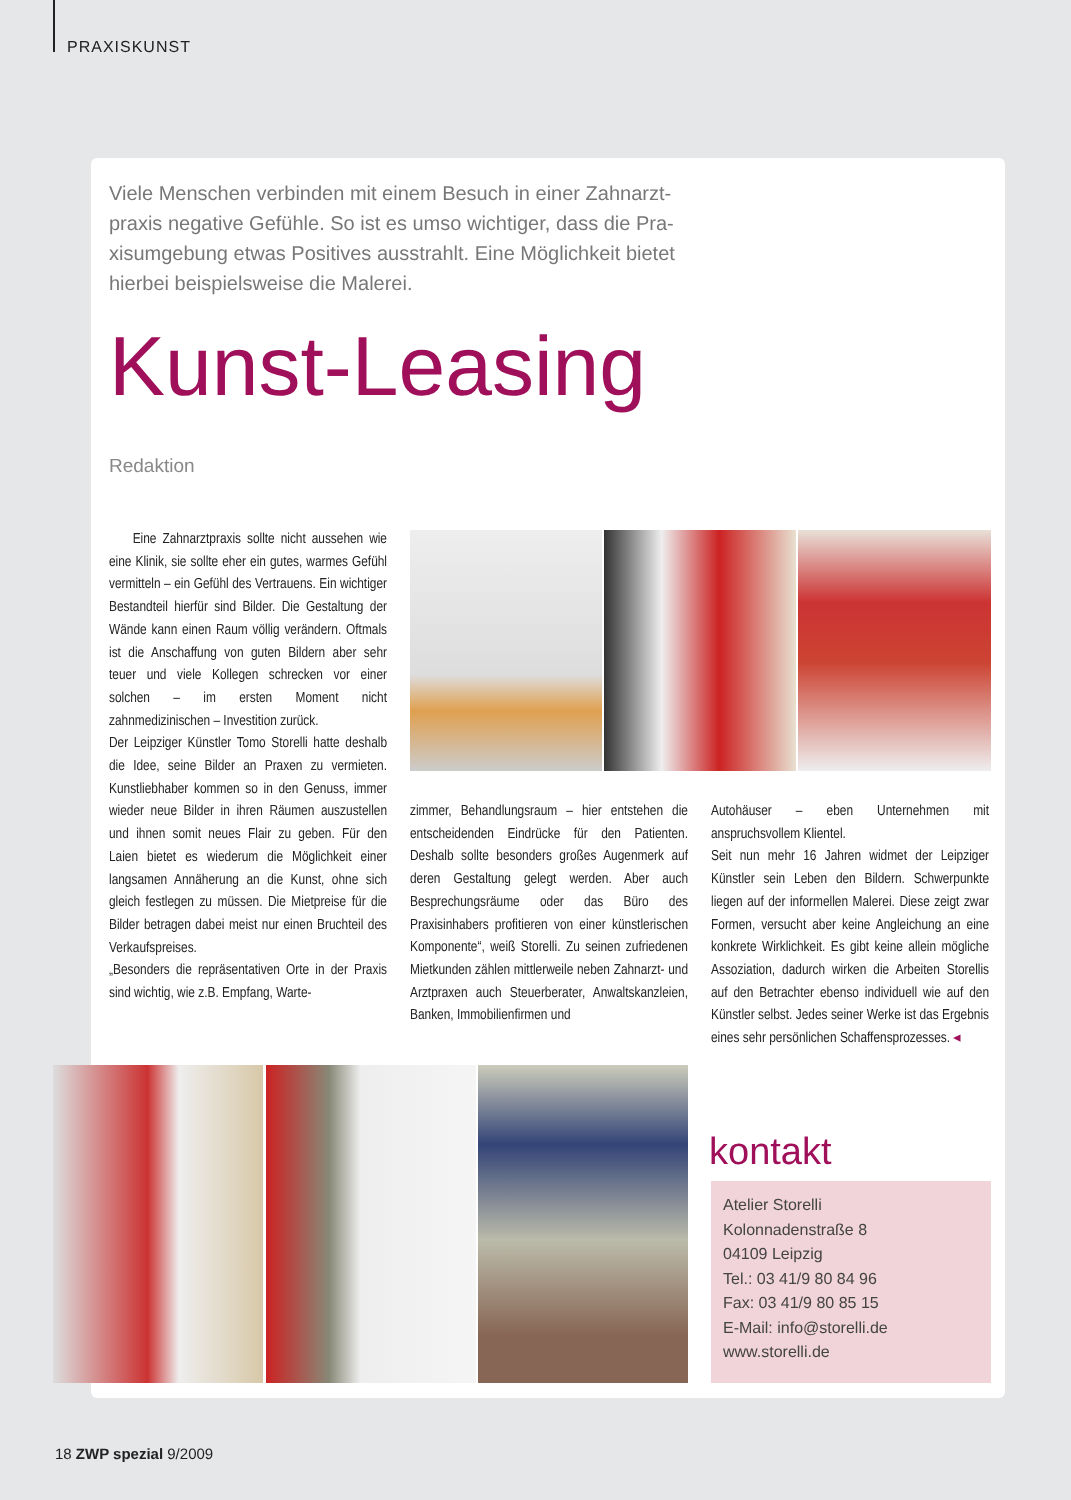PRAXISKUNST
Viele Menschen verbinden mit einem Besuch in einer Zahnarzt­praxis negative Gefühle. So ist es umso wichtiger, dass die Pra­xisumgebung etwas Positives ausstrahlt. Eine Möglichkeit bietet hierbei beispielsweise die Malerei.
Kunst-Leasing
Redaktion
Eine Zahnarztpraxis sollte nicht aussehen wie eine Klinik, sie sollte eher ein gutes, warmes Gefühl vermitteln – ein Gefühl des Vertrauens. Ein wichtiger Bestandteil hierfür sind Bilder. Die Gestaltung der Wände kann einen Raum völlig verändern. Oftmals ist die Anschaffung von guten Bildern aber sehr teuer und viele Kollegen schrecken vor einer solchen – im ersten Moment nicht zahnmedizinischen – Investition zurück.
Der Leipziger Künstler Tomo Storelli hatte deshalb die Idee, seine Bilder an Praxen zu vermieten. Kunstliebhaber kommen so in den Genuss, immer wieder neue Bilder in ihren Räumen auszustellen und ihnen somit neues Flair zu geben. Für den Laien bietet es wiederum die Möglichkeit einer langsamen Annäherung an die Kunst, ohne sich gleich festlegen zu müssen. Die Mietpreise für die Bilder betragen dabei meist nur einen Bruchteil des Verkaufspreises.
„Besonders die repräsentativen Orte in der Praxis sind wichtig, wie z.B. Empfang, Warte-
zimmer, Behandlungsraum – hier entstehen die entscheidenden Eindrücke für den Patienten. Deshalb sollte besonders großes Augenmerk auf deren Gestaltung gelegt werden. Aber auch Besprechungsräume oder das Büro des Praxisinhabers profitieren von einer künstlerischen Komponente“, weiß Storelli. Zu seinen zufriedenen Mietkunden zählen mittlerweile neben Zahnarzt- und Arztpraxen auch Steuerberater, Anwaltskanzleien, Banken, Immobilienfirmen und
Autohäuser – eben Unternehmen mit anspruchsvollem Klientel.
Seit nun mehr 16 Jahren widmet der Leipziger Künstler sein Leben den Bildern. Schwerpunkte liegen auf der informellen Malerei. Diese zeigt zwar Formen, versucht aber keine Angleichung an eine konkrete Wirklichkeit. Es gibt keine allein mögliche Assoziation, dadurch wirken die Arbeiten Storellis auf den Betrachter ebenso individuell wie auf den Künstler selbst. Jedes seiner Werke ist das Ergebnis eines sehr persönlichen Schaffensprozesses. ◂
kontakt
Atelier Storelli
Kolonnadenstraße 8
04109 Leipzig
Tel.: 03 41/9 80 84 96
Fax: 03 41/9 80 85 15
E-Mail: info@storelli.de
www.storelli.de
18 ZWP spezial 9/2009